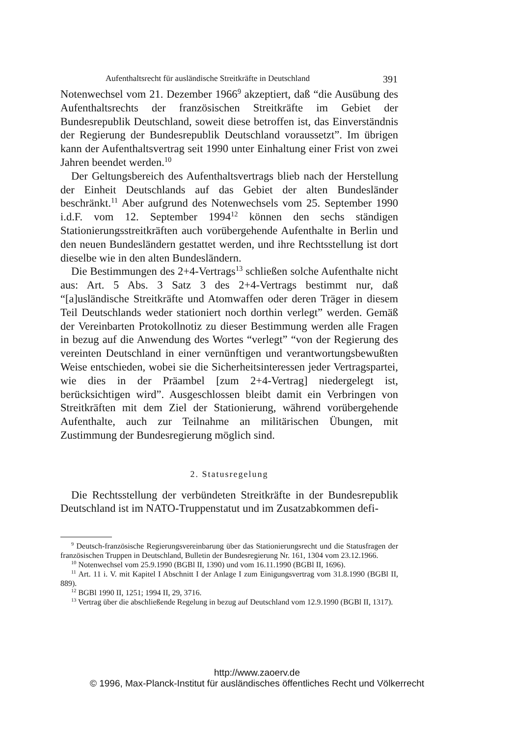Aufenthaltsrecht für ausländische Streitkräfte in Deutschland 391
Notenwechsel vom 21. Dezember 1966<sup>9</sup> akzeptiert, daß “die Ausübung des Aufenthaltsrechts der französischen Streitkräfte im Gebiet der Bundesrepublik Deutschland, soweit diese betroffen ist, das Einverständnis der Regierung der Bundesrepublik Deutschland voraussetzt”. Im übrigen kann der Aufenthaltsvertrag seit 1990 unter Einhaltung einer Frist von zwei Jahren beendet werden.<sup>10</sup>
Der Geltungsbereich des Aufenthaltsvertrags blieb nach der Herstellung der Einheit Deutschlands auf das Gebiet der alten Bundesländer beschränkt.<sup>11</sup> Aber aufgrund des Notenwechsels vom 25. September 1990 i.d.F. vom 12. September 1994<sup>12</sup> können den sechs ständigen Stationierungsstreitkräften auch vorübergehende Aufenthalte in Berlin und den neuen Bundesländern gestattet werden, und ihre Rechtsstellung ist dort dieselbe wie in den alten Bundesländern.
Die Bestimmungen des 2+4-Vertrags<sup>13</sup> schließen solche Aufenthalte nicht aus: Art. 5 Abs. 3 Satz 3 des 2+4-Vertrags bestimmt nur, daß “[a]usländische Streitkräfte und Atomwaffen oder deren Träger in diesem Teil Deutschlands weder stationiert noch dorthin verlegt” werden. Gemäß der Vereinbarten Protokollnotiz zu dieser Bestimmung werden alle Fragen in bezug auf die Anwendung des Wortes “verlegt” “von der Regierung des vereinten Deutschland in einer vernünftigen und verantwortungsbewußten Weise entschieden, wobei sie die Sicherheitsinteressen jeder Vertragspartei, wie dies in der Präambel [zum 2+4-Vertrag] niedergelegt ist, berücksichtigen wird”. Ausgeschlossen bleibt damit ein Verbringen von Streitkräften mit dem Ziel der Stationierung, während vorübergehende Aufenthalte, auch zur Teilnahme an militärischen Übungen, mit Zustimmung der Bundesregierung möglich sind.
2. Statusregelung
Die Rechtsstellung der verbündeten Streitkräfte in der Bundesrepublik Deutschland ist im NATO-Truppenstatut und im Zusatzabkommen defi-
<sup>9</sup> Deutsch-französische Regierungsvereinbarung über das Stationierungsrecht und die Statusfragen der französischen Truppen in Deutschland, Bulletin der Bundesregierung Nr. 161, 1304 vom 23.12.1966.
<sup>10</sup> Notenwechsel vom 25.9.1990 (BGBl II, 1390) und vom 16.11.1990 (BGBl II, 1696).
<sup>11</sup> Art. 11 i. V. mit Kapitel I Abschnitt I der Anlage I zum Einigungsvertrag vom 31.8.1990 (BGBl II, 889).
<sup>12</sup> BGBl 1990 II, 1251; 1994 II, 29, 3716.
<sup>13</sup> Vertrag über die abschließende Regelung in bezug auf Deutschland vom 12.9.1990 (BGBl II, 1317).
http://www.zaoerv.de
© 1996, Max-Planck-Institut für ausländisches öffentliches Recht und Völkerrecht